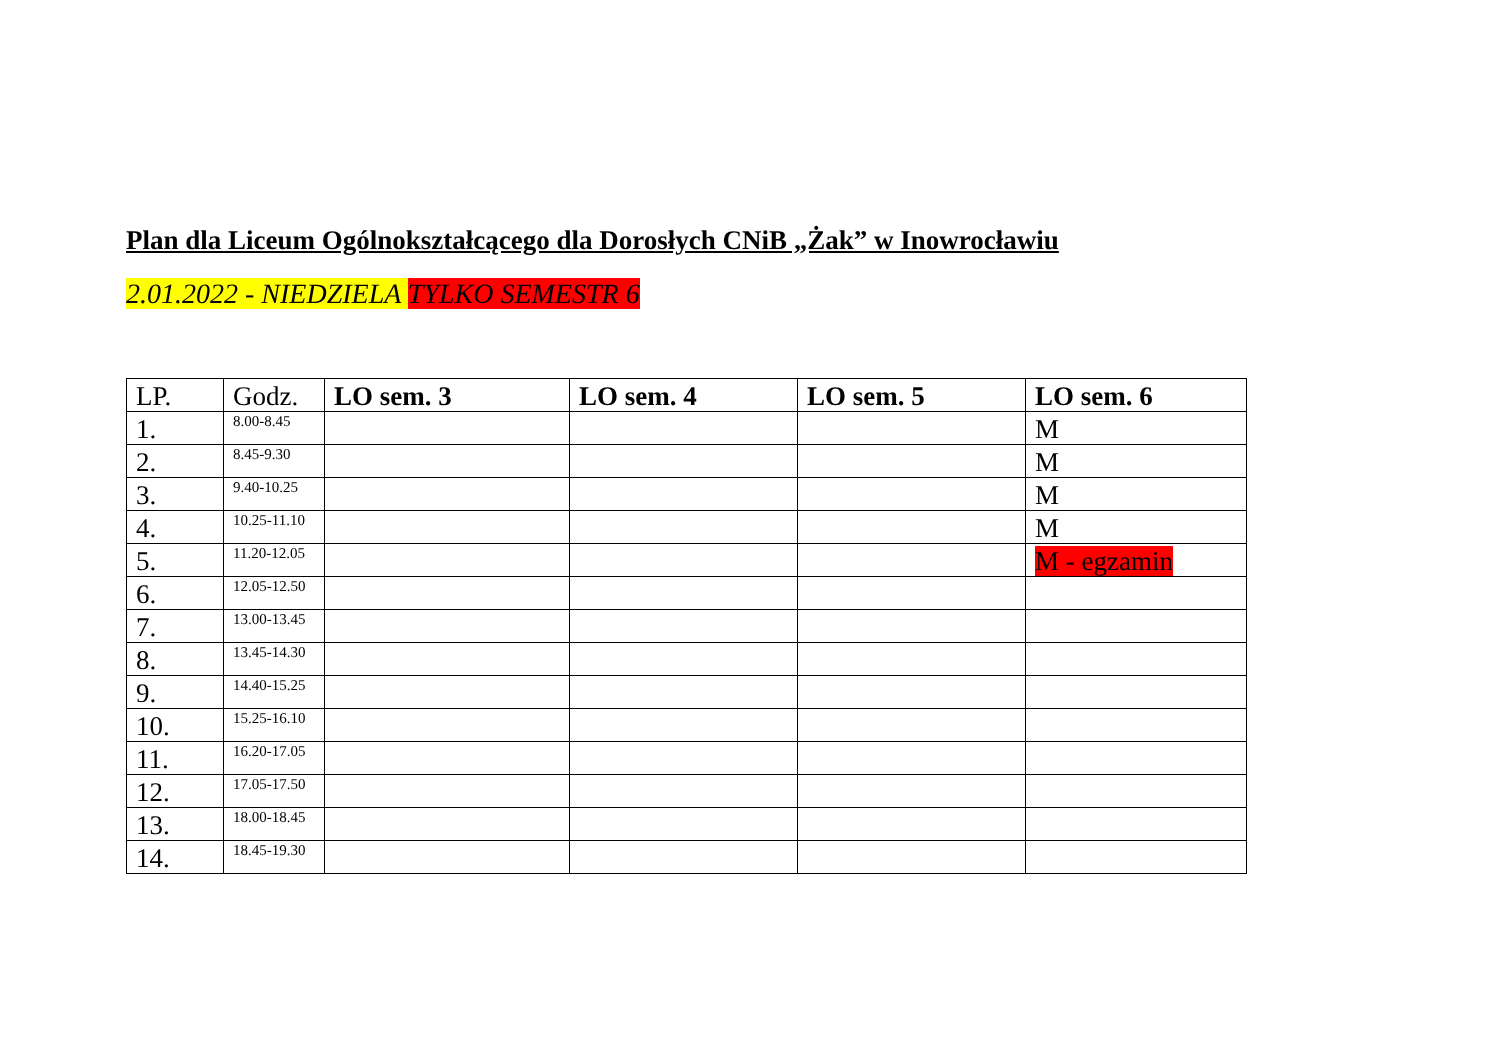Plan dla Liceum Ogólnokształcącego dla Dorosłych CNiB „Żak” w Inowrocławiu
2.01.2022 - NIEDZIELA TYLKO SEMESTR 6
| LP. | Godz. | LO sem. 3 | LO sem. 4 | LO sem. 5 | LO sem. 6 |
| --- | --- | --- | --- | --- | --- |
| 1. | 8.00-8.45 | | | | M |
| 2. | 8.45-9.30 | | | | M |
| 3. | 9.40-10.25 | | | | M |
| 4. | 10.25-11.10 | | | | M |
| 5. | 11.20-12.05 | | | | M - egzamin |
| 6. | 12.05-12.50 | | | | |
| 7. | 13.00-13.45 | | | | |
| 8. | 13.45-14.30 | | | | |
| 9. | 14.40-15.25 | | | | |
| 10. | 15.25-16.10 | | | | |
| 11. | 16.20-17.05 | | | | |
| 12. | 17.05-17.50 | | | | |
| 13. | 18.00-18.45 | | | | |
| 14. | 18.45-19.30 | | | | |